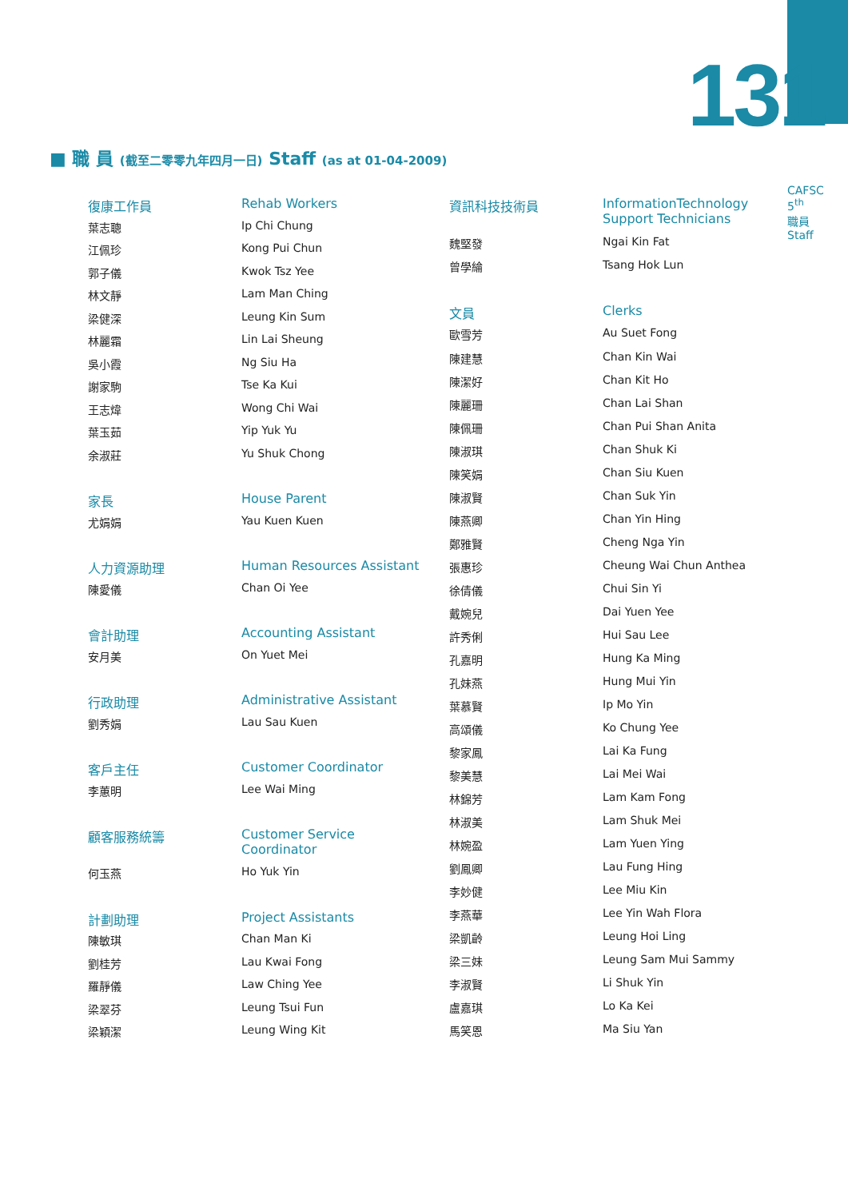131
CAFSC 5<sup>th</sup>
職員
Staff
■ 職 員 (截至二零零九年四月一日) Staff (as at 01-04-2009)
| 復康工作員 | Rehab Workers |
| 葉志聰 | Ip Chi Chung |
| 江佩珍 | Kong Pui Chun |
| 郭子儀 | Kwok Tsz Yee |
| 林文靜 | Lam Man Ching |
| 梁健深 | Leung Kin Sum |
| 林麗霜 | Lin Lai Sheung |
| 吳小霞 | Ng Siu Ha |
| 謝家駒 | Tse Ka Kui |
| 王志煒 | Wong Chi Wai |
| 葉玉茹 | Yip Yuk Yu |
| 余淑莊 | Yu Shuk Chong |
| 家長 | House Parent |
| 尤娟娟 | Yau Kuen Kuen |
| 人力資源助理 | Human Resources Assistant |
| 陳愛儀 | Chan Oi Yee |
| 會計助理 | Accounting Assistant |
| 安月美 | On Yuet Mei |
| 行政助理 | Administrative Assistant |
| 劉秀娟 | Lau Sau Kuen |
| 客戶主任 | Customer Coordinator |
| 李蕙明 | Lee Wai Ming |
| 顧客服務統籌 | Customer Service Coordinator |
| 何玉燕 | Ho Yuk Yin |
| 計劃助理 | Project Assistants |
| 陳敏琪 | Chan Man Ki |
| 劉桂芳 | Lau Kwai Fong |
| 羅靜儀 | Law Ching Yee |
| 梁翠芬 | Leung Tsui Fun |
| 梁穎潔 | Leung Wing Kit |
| 資訊科技技術員 | InformationTechnology Support Technicians |
| 魏堅發 | Ngai Kin Fat |
| 曾學綸 | Tsang Hok Lun |
| 文員 | Clerks |
| 歐雪芳 | Au Suet Fong |
| 陳建慧 | Chan Kin Wai |
| 陳潔好 | Chan Kit Ho |
| 陳麗珊 | Chan Lai Shan |
| 陳佩珊 | Chan Pui Shan Anita |
| 陳淑琪 | Chan Shuk Ki |
| 陳笑娟 | Chan Siu Kuen |
| 陳淑賢 | Chan Suk Yin |
| 陳燕卿 | Chan Yin Hing |
| 鄭雅賢 | Cheng Nga Yin |
| 張惠珍 | Cheung Wai Chun Anthea |
| 徐倩儀 | Chui Sin Yi |
| 戴婉兒 | Dai Yuen Yee |
| 許秀俐 | Hui Sau Lee |
| 孔嘉明 | Hung Ka Ming |
| 孔妹燕 | Hung Mui Yin |
| 葉慕賢 | Ip Mo Yin |
| 高頌儀 | Ko Chung Yee |
| 黎家鳳 | Lai Ka Fung |
| 黎美慧 | Lai Mei Wai |
| 林錦芳 | Lam Kam Fong |
| 林淑美 | Lam Shuk Mei |
| 林婉盈 | Lam Yuen Ying |
| 劉鳳卿 | Lau Fung Hing |
| 李妙健 | Lee Miu Kin |
| 李燕華 | Lee Yin Wah Flora |
| 梁凱齡 | Leung Hoi Ling |
| 梁三妹 | Leung Sam Mui Sammy |
| 李淑賢 | Li Shuk Yin |
| 盧嘉琪 | Lo Ka Kei |
| 馬笑恩 | Ma Siu Yan |